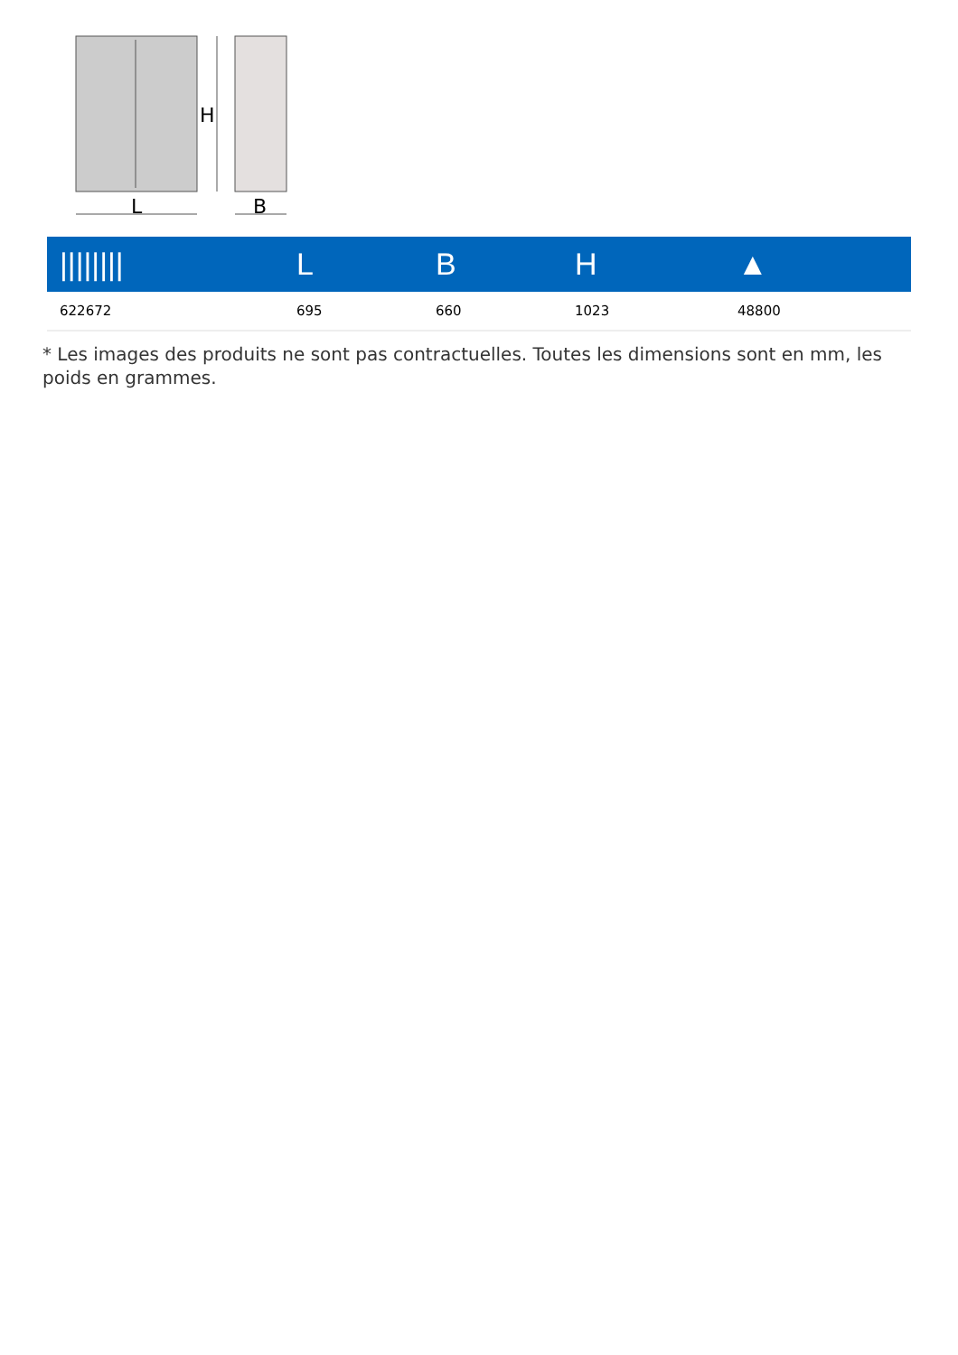L
H
B
| //////// | L | B | H | ▲ |
| --- | --- | --- | --- | --- |
| 622672 | 695 | 660 | 1023 | 48800 |
* Les images des produits ne sont pas contractuelles. Toutes les dimensions sont en mm, les poids en grammes.